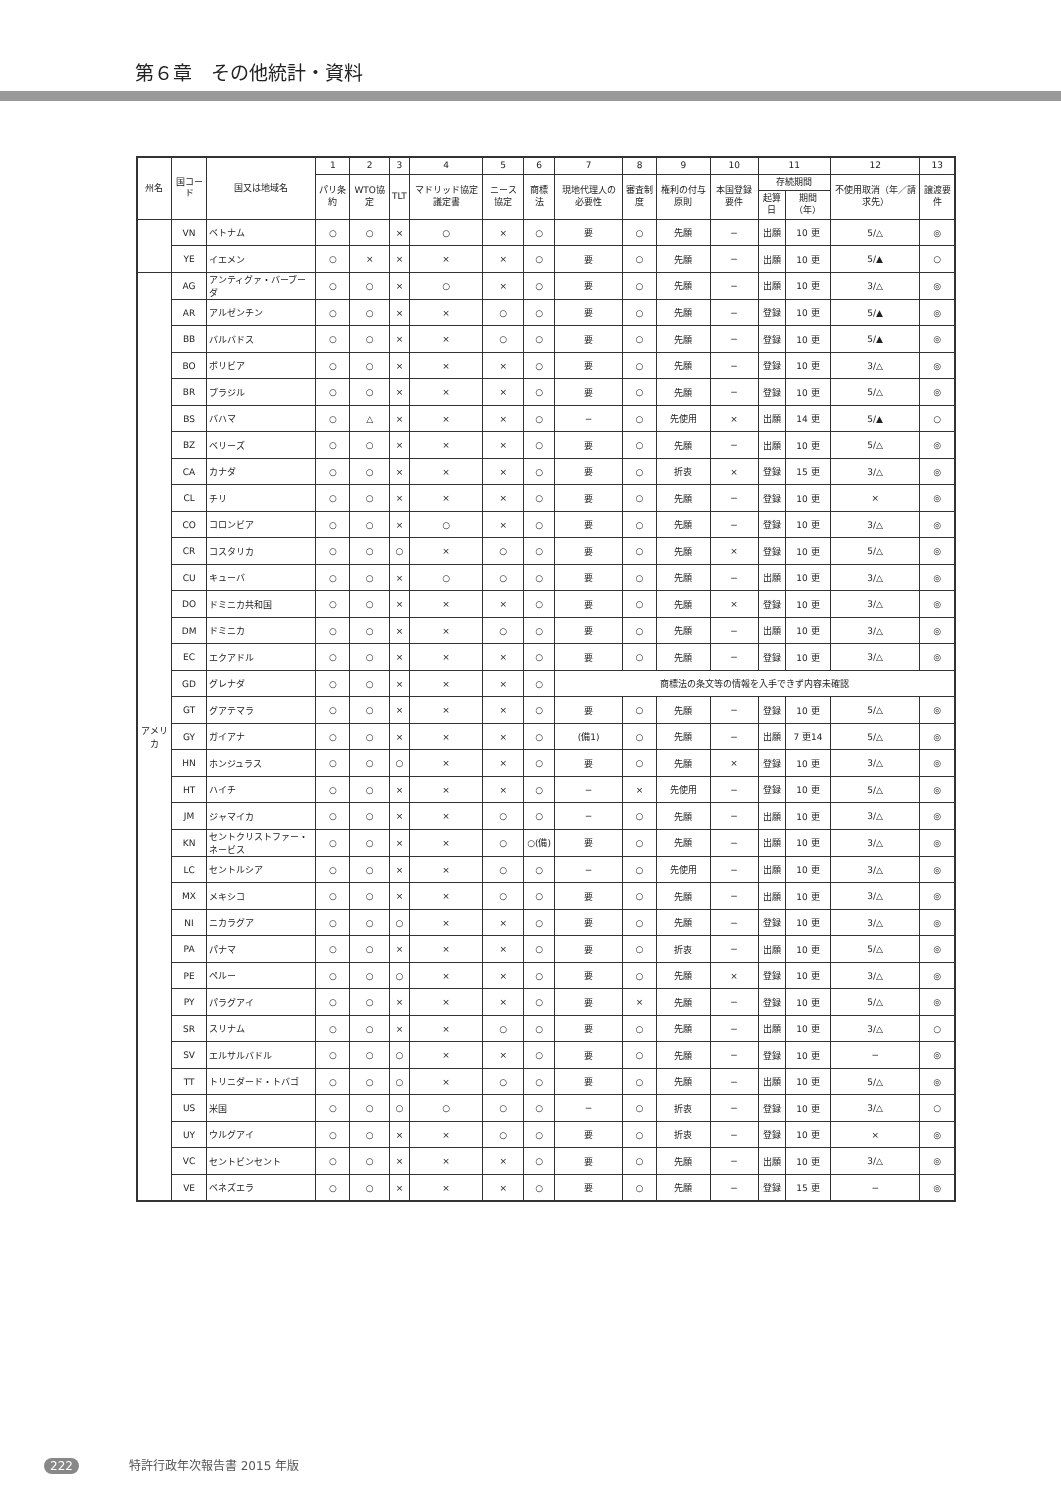第６章　その他統計・資料
| 州名 | 国コード | 国又は地域名 | 1 | 2 | 3 | 4 | 5 | 6 | 7 | 8 | 9 | 10 | 11 | | 12 | 13 |
| --- | --- | --- | --- | --- | --- | --- | --- | --- | --- | --- | --- | --- | --- | --- | --- | --- |
| | | | パリ条約 | WTO協定 | TLT | マドリッド協定議定書 | ニース協定 | 商標法 | 現地代理人の必要性 | 審査制度 | 権利の付与原則 | 本国登録要件 | 存続期間 | | 不使用取消（年／請求先） | 譲渡要件 |
| | | | | | | | | | | | | | 起算日 | 期間（年） | | |
| | VN | ベトナム | ○ | ○ | × | ○ | × | ○ | 要 | ○ | 先願 | − | 出願 | 10 更 | 5/△ | ◎ |
| | YE | イエメン | ○ | × | × | × | × | ○ | 要 | ○ | 先願 | − | 出願 | 10 更 | 5/▲ | ○ |
| アメリカ | AG | アンティグァ・バーブーダ | ○ | ○ | × | ○ | × | ○ | 要 | ○ | 先願 | − | 出願 | 10 更 | 3/△ | ◎ |
| | AR | アルゼンチン | ○ | ○ | × | × | ○ | ○ | 要 | ○ | 先願 | − | 登録 | 10 更 | 5/▲ | ◎ |
| | BB | バルバドス | ○ | ○ | × | × | ○ | ○ | 要 | ○ | 先願 | − | 登録 | 10 更 | 5/▲ | ◎ |
| | BO | ボリビア | ○ | ○ | × | × | × | ○ | 要 | ○ | 先願 | − | 登録 | 10 更 | 3/△ | ◎ |
| | BR | ブラジル | ○ | ○ | × | × | × | ○ | 要 | ○ | 先願 | − | 登録 | 10 更 | 5/△ | ◎ |
| | BS | バハマ | ○ | △ | × | × | × | ○ | − | ○ | 先使用 | × | 出願 | 14 更 | 5/▲ | ○ |
| | BZ | ベリーズ | ○ | ○ | × | × | × | ○ | 要 | ○ | 先願 | − | 出願 | 10 更 | 5/△ | ◎ |
| | CA | カナダ | ○ | ○ | × | × | × | ○ | 要 | ○ | 折衷 | × | 登録 | 15 更 | 3/△ | ◎ |
| | CL | チリ | ○ | ○ | × | × | × | ○ | 要 | ○ | 先願 | − | 登録 | 10 更 | × | ◎ |
| | CO | コロンビア | ○ | ○ | × | ○ | × | ○ | 要 | ○ | 先願 | − | 登録 | 10 更 | 3/△ | ◎ |
| | CR | コスタリカ | ○ | ○ | ○ | × | ○ | ○ | 要 | ○ | 先願 | × | 登録 | 10 更 | 5/△ | ◎ |
| | CU | キューバ | ○ | ○ | × | ○ | ○ | ○ | 要 | ○ | 先願 | − | 出願 | 10 更 | 3/△ | ◎ |
| | DO | ドミニカ共和国 | ○ | ○ | × | × | × | ○ | 要 | ○ | 先願 | × | 登録 | 10 更 | 3/△ | ◎ |
| | DM | ドミニカ | ○ | ○ | × | × | ○ | ○ | 要 | ○ | 先願 | − | 出願 | 10 更 | 3/△ | ◎ |
| | EC | エクアドル | ○ | ○ | × | × | × | ○ | 要 | ○ | 先願 | − | 登録 | 10 更 | 3/△ | ◎ |
| | GD | グレナダ | ○ | ○ | × | × | × | ○ | 商標法の条文等の情報を入手できず内容未確認 | | | | | | | |
| | GT | グアテマラ | ○ | ○ | × | × | × | ○ | 要 | ○ | 先願 | − | 登録 | 10 更 | 5/△ | ◎ |
| | GY | ガイアナ | ○ | ○ | × | × | × | ○ | (備1) | ○ | 先願 | − | 出願 | 7 更14 | 5/△ | ◎ |
| | HN | ホンジュラス | ○ | ○ | ○ | × | × | ○ | 要 | ○ | 先願 | × | 登録 | 10 更 | 3/△ | ◎ |
| | HT | ハイチ | ○ | ○ | × | × | × | ○ | − | × | 先使用 | − | 登録 | 10 更 | 5/△ | ◎ |
| | JM | ジャマイカ | ○ | ○ | × | × | ○ | ○ | − | ○ | 先願 | − | 出願 | 10 更 | 3/△ | ◎ |
| | KN | セントクリストファー・ネービス | ○ | ○ | × | × | ○ | ○(備) | 要 | ○ | 先願 | − | 出願 | 10 更 | 3/△ | ◎ |
| | LC | セントルシア | ○ | ○ | × | × | ○ | ○ | − | ○ | 先使用 | − | 出願 | 10 更 | 3/△ | ◎ |
| | MX | メキシコ | ○ | ○ | × | × | ○ | ○ | 要 | ○ | 先願 | − | 出願 | 10 更 | 3/△ | ◎ |
| | NI | ニカラグア | ○ | ○ | ○ | × | × | ○ | 要 | ○ | 先願 | − | 登録 | 10 更 | 3/△ | ◎ |
| | PA | パナマ | ○ | ○ | × | × | × | ○ | 要 | ○ | 折衷 | − | 出願 | 10 更 | 5/△ | ◎ |
| | PE | ペルー | ○ | ○ | ○ | × | × | ○ | 要 | ○ | 先願 | × | 登録 | 10 更 | 3/△ | ◎ |
| | PY | パラグアイ | ○ | ○ | × | × | × | ○ | 要 | × | 先願 | − | 登録 | 10 更 | 5/△ | ◎ |
| | SR | スリナム | ○ | ○ | × | × | ○ | ○ | 要 | ○ | 先願 | − | 出願 | 10 更 | 3/△ | ○ |
| | SV | エルサルバドル | ○ | ○ | ○ | × | × | ○ | 要 | ○ | 先願 | − | 登録 | 10 更 | − | ◎ |
| | TT | トリニダード・トバゴ | ○ | ○ | ○ | × | ○ | ○ | 要 | ○ | 先願 | − | 出願 | 10 更 | 5/△ | ◎ |
| | US | 米国 | ○ | ○ | ○ | ○ | ○ | ○ | − | ○ | 折衷 | − | 登録 | 10 更 | 3/△ | ○ |
| | UY | ウルグアイ | ○ | ○ | × | × | ○ | ○ | 要 | ○ | 折衷 | − | 登録 | 10 更 | × | ◎ |
| | VC | セントビンセント | ○ | ○ | × | × | × | ○ | 要 | ○ | 先願 | − | 出願 | 10 更 | 3/△ | ◎ |
| | VE | ベネズエラ | ○ | ○ | × | × | × | ○ | 要 | ○ | 先願 | − | 登録 | 15 更 | − | ◎ |
222 特許行政年次報告書 2015 年版